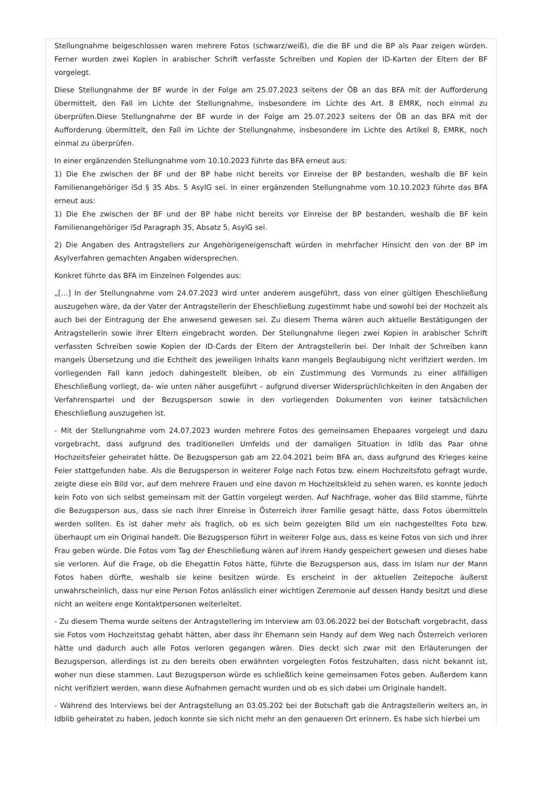Stellungnahme beigeschlossen waren mehrere Fotos (schwarz/weiß), die die BF und die BP als Paar zeigen würden. Ferner wurden zwei Kopien in arabischer Schrift verfasste Schreiben und Kopien der ID-Karten der Eltern der BF vorgelegt.
Diese Stellungnahme der BF wurde in der Folge am 25.07.2023 seitens der ÖB an das BFA mit der Aufforderung übermittelt, den Fall im Lichte der Stellungnahme, insbesondere im Lichte des Art. 8 EMRK, noch einmal zu überprüfen.Diese Stellungnahme der BF wurde in der Folge am 25.07.2023 seitens der ÖB an das BFA mit der Aufforderung übermittelt, den Fall im Lichte der Stellungnahme, insbesondere im Lichte des Artikel 8, EMRK, noch einmal zu überprüfen.
In einer ergänzenden Stellungnahme vom 10.10.2023 führte das BFA erneut aus:
1) Die Ehe zwischen der BF und der BP habe nicht bereits vor Einreise der BP bestanden, weshalb die BF kein Familienangehöriger iSd § 35 Abs. 5 AsylG sei. In einer ergänzenden Stellungnahme vom 10.10.2023 führte das BFA erneut aus:
1) Die Ehe zwischen der BF und der BP habe nicht bereits vor Einreise der BP bestanden, weshalb die BF kein Familienangehöriger iSd Paragraph 35, Absatz 5, AsylG sei.
2) Die Angaben des Antragstellers zur Angehörigeneigenschaft würden in mehrfacher Hinsicht den von der BP im Asylverfahren gemachten Angaben widersprechen.
Konkret führte das BFA im Einzelnen Folgendes aus:
„[…] In der Stellungnahme vom 24.07.2023 wird unter anderem ausgeführt, dass von einer gültigen Eheschließung auszugehen wäre, da der Vater der Antragstellerin der Eheschließung zugestimmt habe und sowohl bei der Hochzeit als auch bei der Eintragung der Ehe anwesend gewesen sei. Zu diesem Thema wären auch aktuelle Bestätigungen der Antragstellerin sowie ihrer Eltern eingebracht worden. Der Stellungnahme liegen zwei Kopien in arabischer Schrift verfassten Schreiben sowie Kopien der ID-Cards der Eltern der Antragstellerin bei. Der Inhalt der Schreiben kann mangels Übersetzung und die Echtheit des jeweiligen Inhalts kann mangels Beglaubigung nicht verifiziert werden. Im vorliegenden Fall kann jedoch dahingestellt bleiben, ob ein Zustimmung des Vormunds zu einer allfälligen Eheschließung vorliegt, da- wie unten näher ausgeführt – aufgrund diverser Widersprüchlichkeiten in den Angaben der Verfahrenspartei und der Bezugsperson sowie in den vorliegenden Dokumenten von keiner tatsächlichen Eheschließung auszugehen ist.
- Mit der Stellungnahme vom 24.07.2023 wurden mehrere Fotos des gemeinsamen Ehepaares vorgelegt und dazu vorgebracht, dass aufgrund des traditionellen Umfelds und der damaligen Situation in Idlib das Paar ohne Hochzeitsfeier geheiratet hätte. De Bezugsperson gab am 22.04.2021 beim BFA an, dass aufgrund des Krieges keine Feier stattgefunden habe. Als die Bezugsperson in weiterer Folge nach Fotos bzw. einem Hochzeitsfoto gefragt wurde, zeigte diese ein Bild vor, auf dem mehrere Frauen und eine davon m Hochzeitskleid zu sehen waren, es konnte jedoch kein Foto von sich selbst gemeinsam mit der Gattin vorgelegt werden. Auf Nachfrage, woher das Bild stamme, führte die Bezugsperson aus, dass sie nach ihrer Einreise in Österreich ihrer Familie gesagt hätte, dass Fotos übermitteln werden sollten. Es ist daher mehr als fraglich, ob es sich beim gezeigten Bild um ein nachgestelltes Foto bzw. überhaupt um ein Original handelt. Die Bezugsperson führt in weiterer Folge aus, dass es keine Fotos von sich und ihrer Frau geben würde. Die Fotos vom Tag der Eheschließung wären auf ihrem Handy gespeichert gewesen und dieses habe sie verloren. Auf die Frage, ob die Ehegattin Fotos hätte, führte die Bezugsperson aus, dass im Islam nur der Mann Fotos haben dürfte, weshalb sie keine besitzen würde. Es erscheint in der aktuellen Zeitepoche äußerst unwahrscheinlich, dass nur eine Person Fotos anlässlich einer wichtigen Zeremonie auf dessen Handy besitzt und diese nicht an weitere enge Kontaktpersonen weiterleitet.
- Zu diesem Thema wurde seitens der Antragstellering im Interview am 03.06.2022 bei der Botschaft vorgebracht, dass sie Fotos vom Hochzeitstag gehabt hätten, aber dass ihr Ehemann sein Handy auf dem Weg nach Österreich verloren hätte und dadurch auch alle Fotos verloren gegangen wären. Dies deckt sich zwar mit den Erläuterungen der Bezugsperson, allerdings ist zu den bereits oben erwähnten vorgelegten Fotos festzuhalten, dass nicht bekannt ist, woher nun diese stammen. Laut Bezugsperson würde es schließlich keine gemeinsamen Fotos geben. Außerdem kann nicht verifiziert werden, wann diese Aufnahmen gemacht wurden und ob es sich dabei um Originale handelt.
- Während des Interviews bei der Antragstellung an 03.05.202 bei der Botschaft gab die Antragstellerin weiters an, in Idblib geheiratet zu haben, jedoch konnte sie sich nicht mehr an den genaueren Ort erinnern. Es habe sich hierbei um